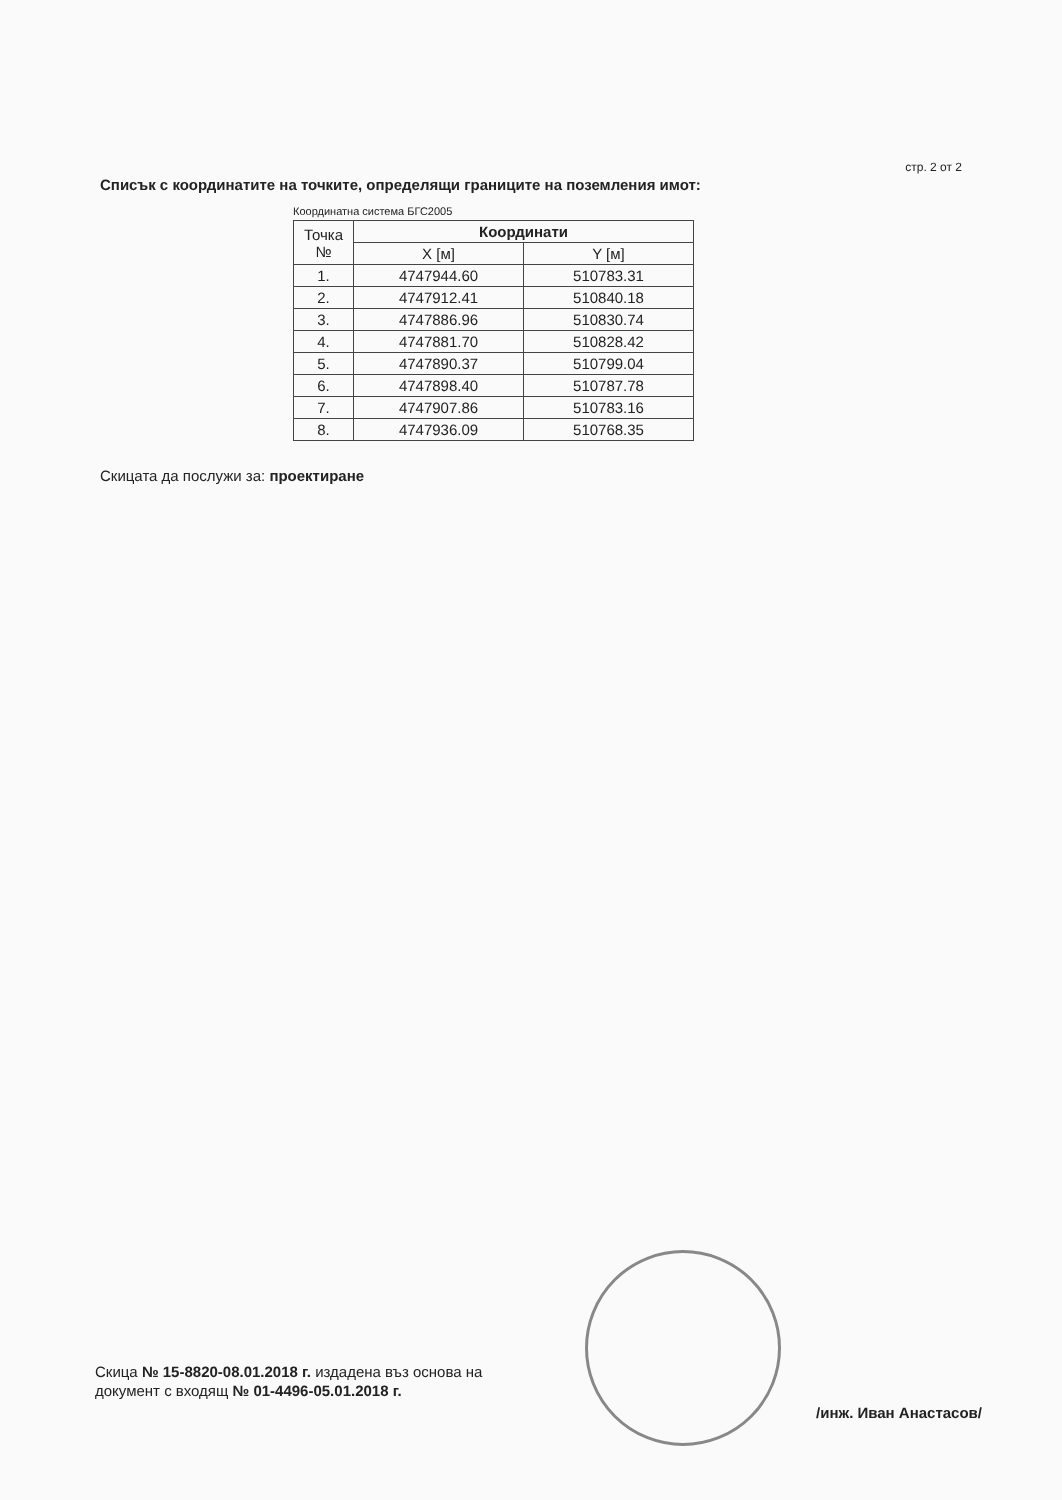стр. 2 от 2
Списък с координатите на точките, определящи границите на поземления имот:
Координатна система БГС2005
| Точка № | Координати | |
| --- | --- | --- |
| | X [м] | Y [м] |
| 1. | 4747944.60 | 510783.31 |
| 2. | 4747912.41 | 510840.18 |
| 3. | 4747886.96 | 510830.74 |
| 4. | 4747881.70 | 510828.42 |
| 5. | 4747890.37 | 510799.04 |
| 6. | 4747898.40 | 510787.78 |
| 7. | 4747907.86 | 510783.16 |
| 8. | 4747936.09 | 510768.35 |
Скицата да послужи за: проектиране
Скица № 15-8820-08.01.2018 г. издадена въз основа на
документ с входящ № 01-4496-05.01.2018 г.
/инж. Иван Анастасов/